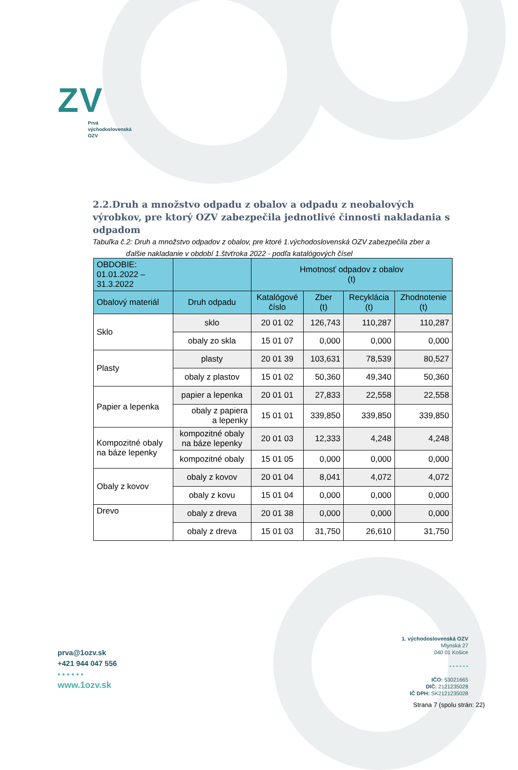ZV
Prvá
východoslovenská
OZV
2.2.Druh a množstvo odpadu z obalov a odpadu z neobalových výrobkov, pre ktorý OZV zabezpečila jednotlivé činnosti nakladania s odpadom
Tabuľka č.2: Druh a množstvo odpadov z obalov, pre ktoré 1.východoslovenská OZV zabezpečila zber a
ďalšie nakladanie v období 1.štvťroka 2022 - podľa katalógových čísel
| OBDOBIE: 01.01.2022 – 31.3.2022 | | Hmotnosť odpadov z obalov (t) | | | |
| --- | --- | --- | --- | --- | --- |
| Obalový materiál | Druh odpadu | Katalógové číslo | Zber (t) | Recyklácia (t) | Zhodnotenie (t) |
| Sklo | sklo | 20 01 02 | 126,743 | 110,287 | 110,287 |
| | obaly zo skla | 15 01 07 | 0,000 | 0,000 | 0,000 |
| Plasty | plasty | 20 01 39 | 103,631 | 78,539 | 80,527 |
| | obaly z plastov | 15 01 02 | 50,360 | 49,340 | 50,360 |
| Papier a lepenka | papier a lepenka | 20 01 01 | 27,833 | 22,558 | 22,558 |
| | obaly z papiera a lepenky | 15 01 01 | 339,850 | 339,850 | 339,850 |
| Kompozitné obaly na báze lepenky | kompozitné obaly na báze lepenky | 20 01 03 | 12,333 | 4,248 | 4,248 |
| | kompozitné obaly | 15 01 05 | 0,000 | 0,000 | 0,000 |
| Obaly z kovov | obaly z kovov | 20 01 04 | 8,041 | 4,072 | 4,072 |
| | obaly z kovu | 15 01 04 | 0,000 | 0,000 | 0,000 |
| Drevo | obaly z dreva | 20 01 38 | 0,000 | 0,000 | 0,000 |
| | obaly z dreva | 15 01 03 | 31,750 | 26,610 | 31,750 |
prva@1ozv.sk
+421 944 047 556
▪ ▪ ▪ ▪ ▪ ▪
www.1ozv.sk
1. východoslovenská OZV
Mlynská 27
040 01 Košice
▪ ▪ ▪ ▪ ▪ ▪
IČO: 53021665
DIČ: 2121235028
IČ DPH: SK2121235028
Strana 7 (spolu strán: 22)